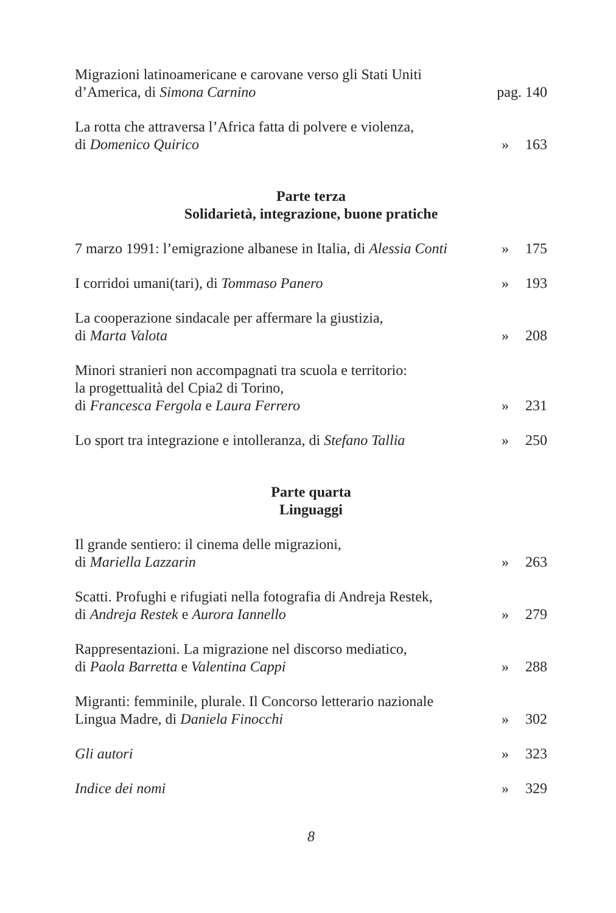Migrazioni latinoamericane e carovane verso gli Stati Uniti
d’America, di Simona Carnino
pag. 140
La rotta che attraversa l’Africa fatta di polvere e violenza,
di Domenico Quirico
»
163
Parte terza
Solidarietà, integrazione, buone pratiche
7 marzo 1991: l’emigrazione albanese in Italia, di Alessia Conti
»
175
I corridoi umani(tari), di Tommaso Panero
»
193
La cooperazione sindacale per affermare la giustizia,
di Marta Valota
»
208
Minori stranieri non accompagnati tra scuola e territorio:
la progettualità del Cpia2 di Torino,
di Francesca Fergola e Laura Ferrero
»
231
Lo sport tra integrazione e intolleranza, di Stefano Tallia
»
250
Parte quarta
Linguaggi
Il grande sentiero: il cinema delle migrazioni,
di Mariella Lazzarin
»
263
Scatti. Profughi e rifugiati nella fotografia di Andreja Restek,
di Andreja Restek e Aurora Iannello
»
279
Rappresentazioni. La migrazione nel discorso mediatico,
di Paola Barretta e Valentina Cappi
»
288
Migranti: femminile, plurale. Il Concorso letterario nazionale
Lingua Madre, di Daniela Finocchi
»
302
Gli autori
»
323
Indice dei nomi
»
329
8